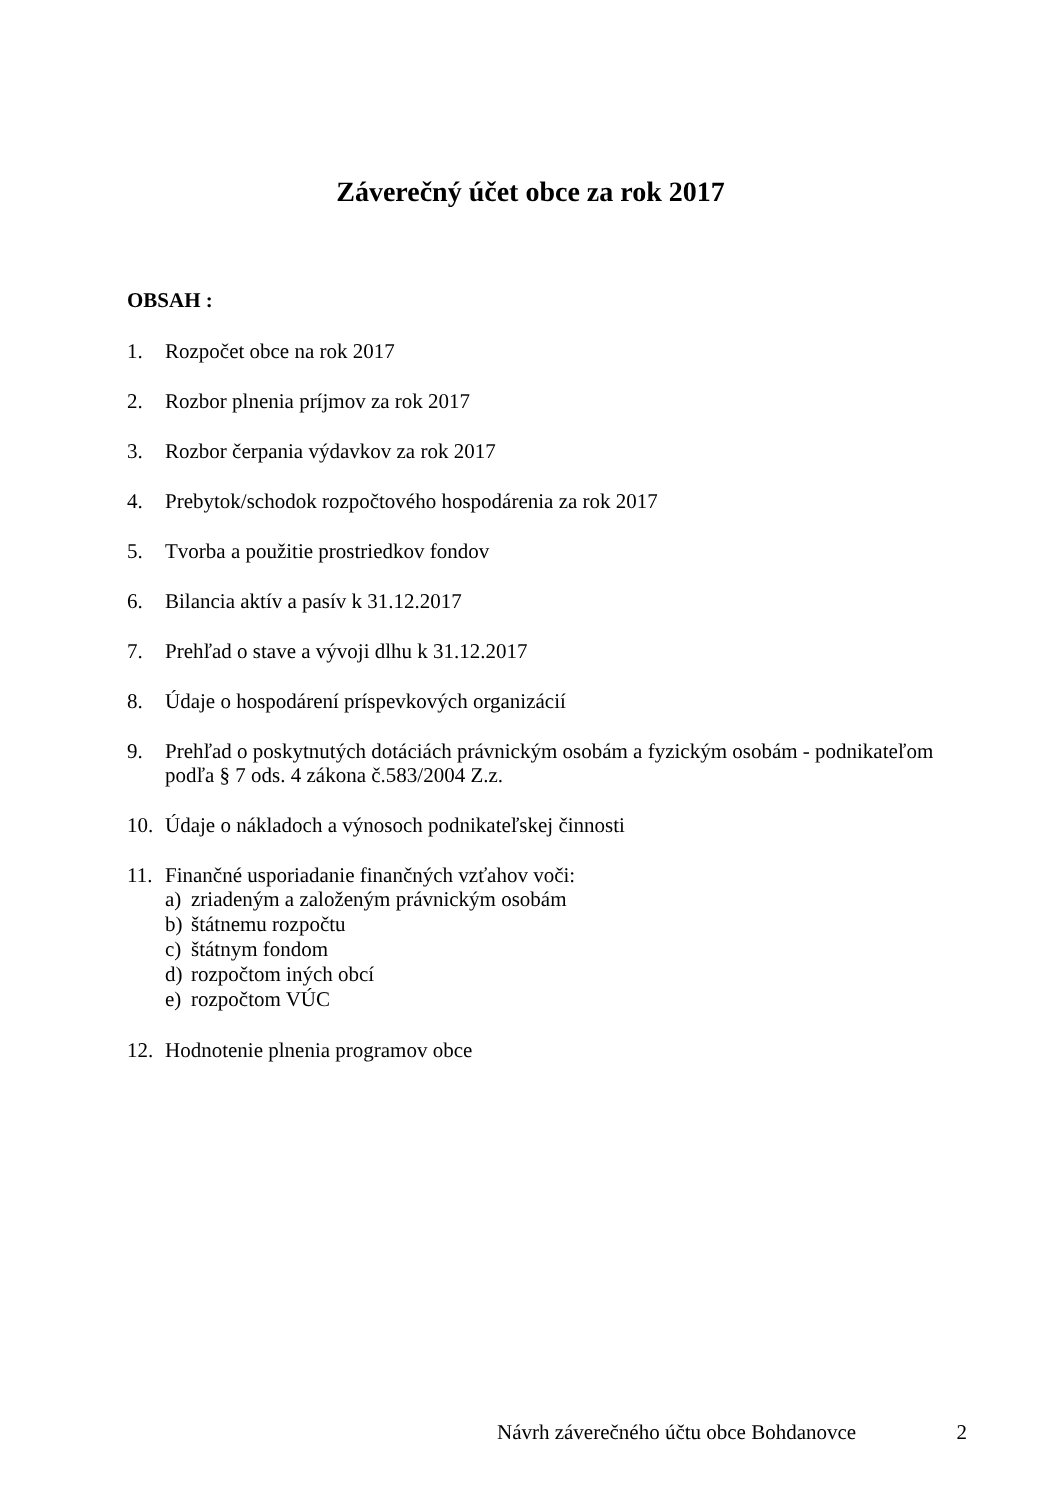Záverečný účet obce za rok 2017
OBSAH :
1. Rozpočet obce na rok 2017
2. Rozbor plnenia príjmov za rok 2017
3. Rozbor čerpania výdavkov za rok 2017
4. Prebytok/schodok rozpočtového hospodárenia za rok 2017
5. Tvorba a použitie prostriedkov fondov
6. Bilancia aktív a pasív k 31.12.2017
7. Prehľad o stave a vývoji dlhu k 31.12.2017
8. Údaje o hospodárení príspevkových organizácií
9. Prehľad o poskytnutých dotáciách právnickým osobám a fyzickým osobám - podnikateľom podľa § 7 ods. 4 zákona č.583/2004 Z.z.
10. Údaje o nákladoch a výnosoch podnikateľskej činnosti
11. Finančné usporiadanie finančných vzťahov voči:
a) zriadeným a založeným právnickým osobám
b) štátnemu rozpočtu
c) štátnym fondom
d) rozpočtom iných obcí
e) rozpočtom VÚC
12. Hodnotenie plnenia programov obce
Návrh záverečného účtu obce Bohdanovce 2